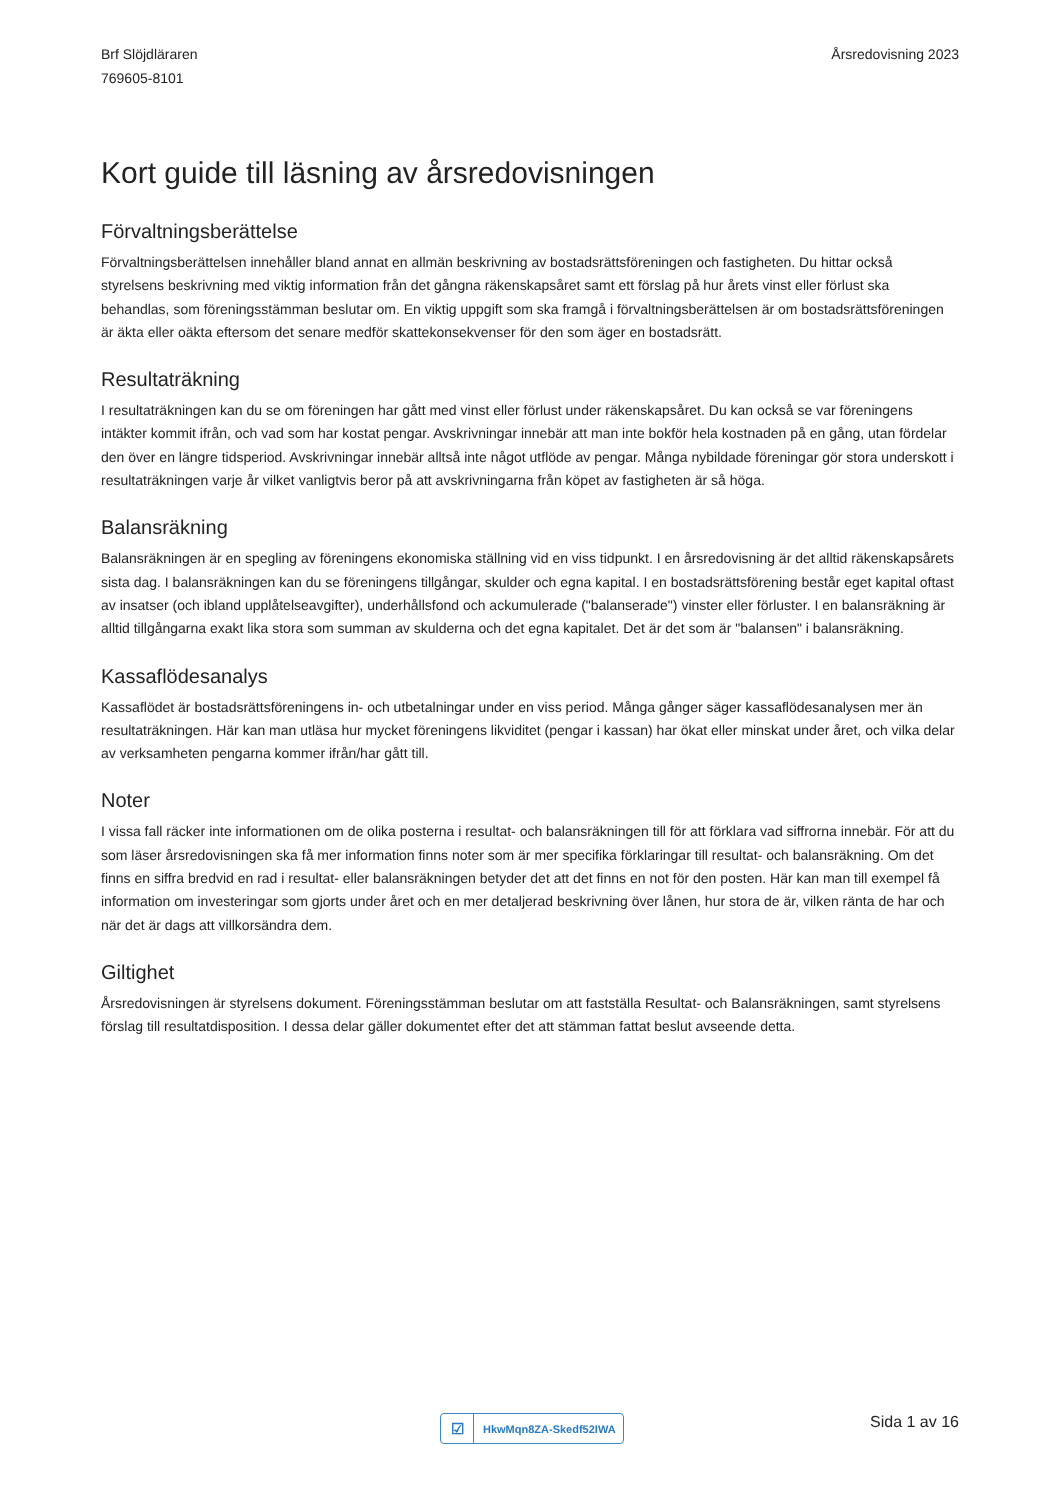Brf Slöjdläraren
769605-8101
Årsredovisning 2023
Kort guide till läsning av årsredovisningen
Förvaltningsberättelse
Förvaltningsberättelsen innehåller bland annat en allmän beskrivning av bostadsrättsföreningen och fastigheten. Du hittar också styrelsens beskrivning med viktig information från det gångna räkenskapsåret samt ett förslag på hur årets vinst eller förlust ska behandlas, som föreningsstämman beslutar om. En viktig uppgift som ska framgå i förvaltningsberättelsen är om bostadsrättsföreningen är äkta eller oäkta eftersom det senare medför skattekonsekvenser för den som äger en bostadsrätt.
Resultaträkning
I resultaträkningen kan du se om föreningen har gått med vinst eller förlust under räkenskapsåret. Du kan också se var föreningens intäkter kommit ifrån, och vad som har kostat pengar. Avskrivningar innebär att man inte bokför hela kostnaden på en gång, utan fördelar den över en längre tidsperiod. Avskrivningar innebär alltså inte något utflöde av pengar. Många nybildade föreningar gör stora underskott i resultaträkningen varje år vilket vanligtvis beror på att avskrivningarna från köpet av fastigheten är så höga.
Balansräkning
Balansräkningen är en spegling av föreningens ekonomiska ställning vid en viss tidpunkt. I en årsredovisning är det alltid räkenskapsårets sista dag. I balansräkningen kan du se föreningens tillgångar, skulder och egna kapital. I en bostadsrättsförening består eget kapital oftast av insatser (och ibland upplåtelseavgifter), underhållsfond och ackumulerade ("balanserade") vinster eller förluster. I en balansräkning är alltid tillgångarna exakt lika stora som summan av skulderna och det egna kapitalet. Det är det som är "balansen" i balansräkning.
Kassaflödesanalys
Kassaflödet är bostadsrättsföreningens in- och utbetalningar under en viss period. Många gånger säger kassaflödesanalysen mer än resultaträkningen. Här kan man utläsa hur mycket föreningens likviditet (pengar i kassan) har ökat eller minskat under året, och vilka delar av verksamheten pengarna kommer ifrån/har gått till.
Noter
I vissa fall räcker inte informationen om de olika posterna i resultat- och balansräkningen till för att förklara vad siffrorna innebär. För att du som läser årsredovisningen ska få mer information finns noter som är mer specifika förklaringar till resultat- och balansräkning. Om det finns en siffra bredvid en rad i resultat- eller balansräkningen betyder det att det finns en not för den posten. Här kan man till exempel få information om investeringar som gjorts under året och en mer detaljerad beskrivning över lånen, hur stora de är, vilken ränta de har och när det är dags att villkorsändra dem.
Giltighet
Årsredovisningen är styrelsens dokument. Föreningsstämman beslutar om att fastställa Resultat- och Balansräkningen, samt styrelsens förslag till resultatdisposition. I dessa delar gäller dokumentet efter det att stämman fattat beslut avseende detta.
☑ HkwMqn8ZA-Skedf52IWA Sida 1 av 16